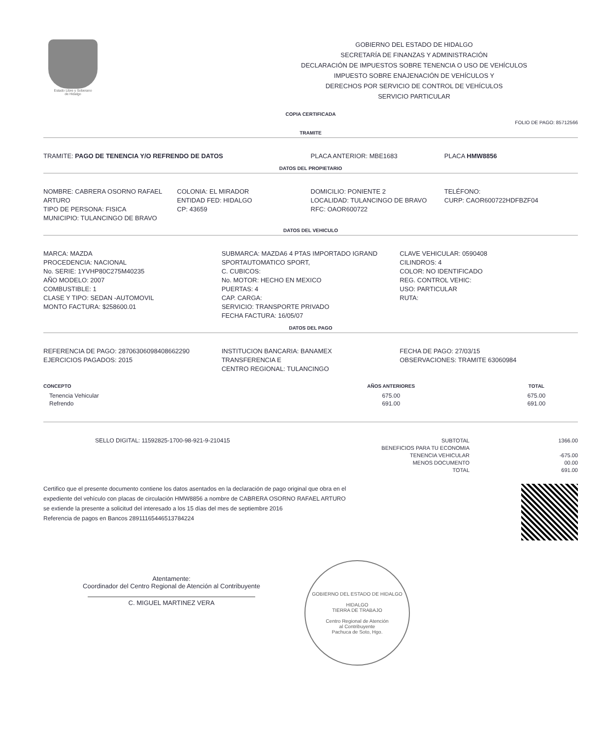Estado Libre y Soberano
de Hidalgo
GOBIERNO DEL ESTADO DE HIDALGO
SECRETARÍA DE FINANZAS Y ADMINISTRACIÓN
DECLARACIÓN DE IMPUESTOS SOBRE TENENCIA O USO DE VEHÍCULOS
IMPUESTO SOBRE ENAJENACIÓN DE VEHÍCULOS Y
DERECHOS POR SERVICIO DE CONTROL DE VEHÍCULOS
SERVICIO PARTICULAR
COPIA CERTIFICADA
FOLIO DE PAGO: 85712566
TRAMITE
TRAMITE: PAGO DE TENENCIA Y/O REFRENDO DE DATOS
PLACA ANTERIOR: MBE1683 PLACA HMW8856
DATOS DEL PROPIETARIO
NOMBRE: CABRERA OSORNO RAFAEL ARTURO
TIPO DE PERSONA: FISICA
MUNICIPIO: TULANCINGO DE BRAVO
COLONIA: EL MIRADOR
ENTIDAD FED: HIDALGO
CP: 43659
DOMICILIO: PONIENTE 2
LOCALIDAD: TULANCINGO DE BRAVO
RFC: OAOR600722
TELÉFONO:
CURP: CAOR600722HDFBZF04
DATOS DEL VEHICULO
MARCA: MAZDA
PROCEDENCIA: NACIONAL
No. SERIE: 1YVHP80C275M40235
AÑO MODELO: 2007
COMBUSTIBLE: 1
CLASE Y TIPO: SEDAN -AUTOMOVIL
MONTO FACTURA: $258600.01
SUBMARCA: MAZDA6 4 PTAS IMPORTADO IGRAND SPORTAUTOMATICO SPORT,
C. CUBICOS:
No. MOTOR: HECHO EN MEXICO
PUERTAS: 4
CAP. CARGA:
SERVICIO: TRANSPORTE PRIVADO
FECHA FACTURA: 16/05/07
CLAVE VEHICULAR: 0590408
CILINDROS: 4
COLOR: NO IDENTIFICADO
REG. CONTROL VEHIC:
USO: PARTICULAR
RUTA:
DATOS DEL PAGO
REFERENCIA DE PAGO: 28706306098408662290
EJERCICIOS PAGADOS: 2015
INSTITUCION BANCARIA: BANAMEX
TRANSFERENCIA E
CENTRO REGIONAL: TULANCINGO
FECHA DE PAGO: 27/03/15
OBSERVACIONES: TRAMITE 63060984
| CONCEPTO | AÑOS ANTERIORES | TOTAL |
| --- | --- | --- |
| Tenencia Vehicular | 675.00 | 675.00 |
| Refrendo | 691.00 | 691.00 |
SELLO DIGITAL: 11592825-1700-98-921-9-210415
SUBTOTAL
BENEFICIOS PARA TU ECONOMIA
TENENCIA VEHICULAR
MENOS DOCUMENTO
TOTAL
1366.00
-675.00
00.00
691.00
Certifico que el presente documento contiene los datos asentados en la declaración de pago original que obra en el
expediente del vehículo con placas de circulación HMW8856 a nombre de CABRERA OSORNO RAFAEL ARTURO
se extiende la presente a solicitud del interesado a los 15 días del mes de septiembre 2016
Referencia de pagos en Bancos 28911165446513784224
Atentamente:
Coordinador del Centro Regional de Atención al Contribuyente
C. MIGUEL MARTINEZ VERA
GOBIERNO DEL ESTADO DE HIDALGO
HIDALGO
TIERRA DE TRABAJO
Centro Regional de Atención
al Contribuyente
Pachuca de Soto, Hgo.